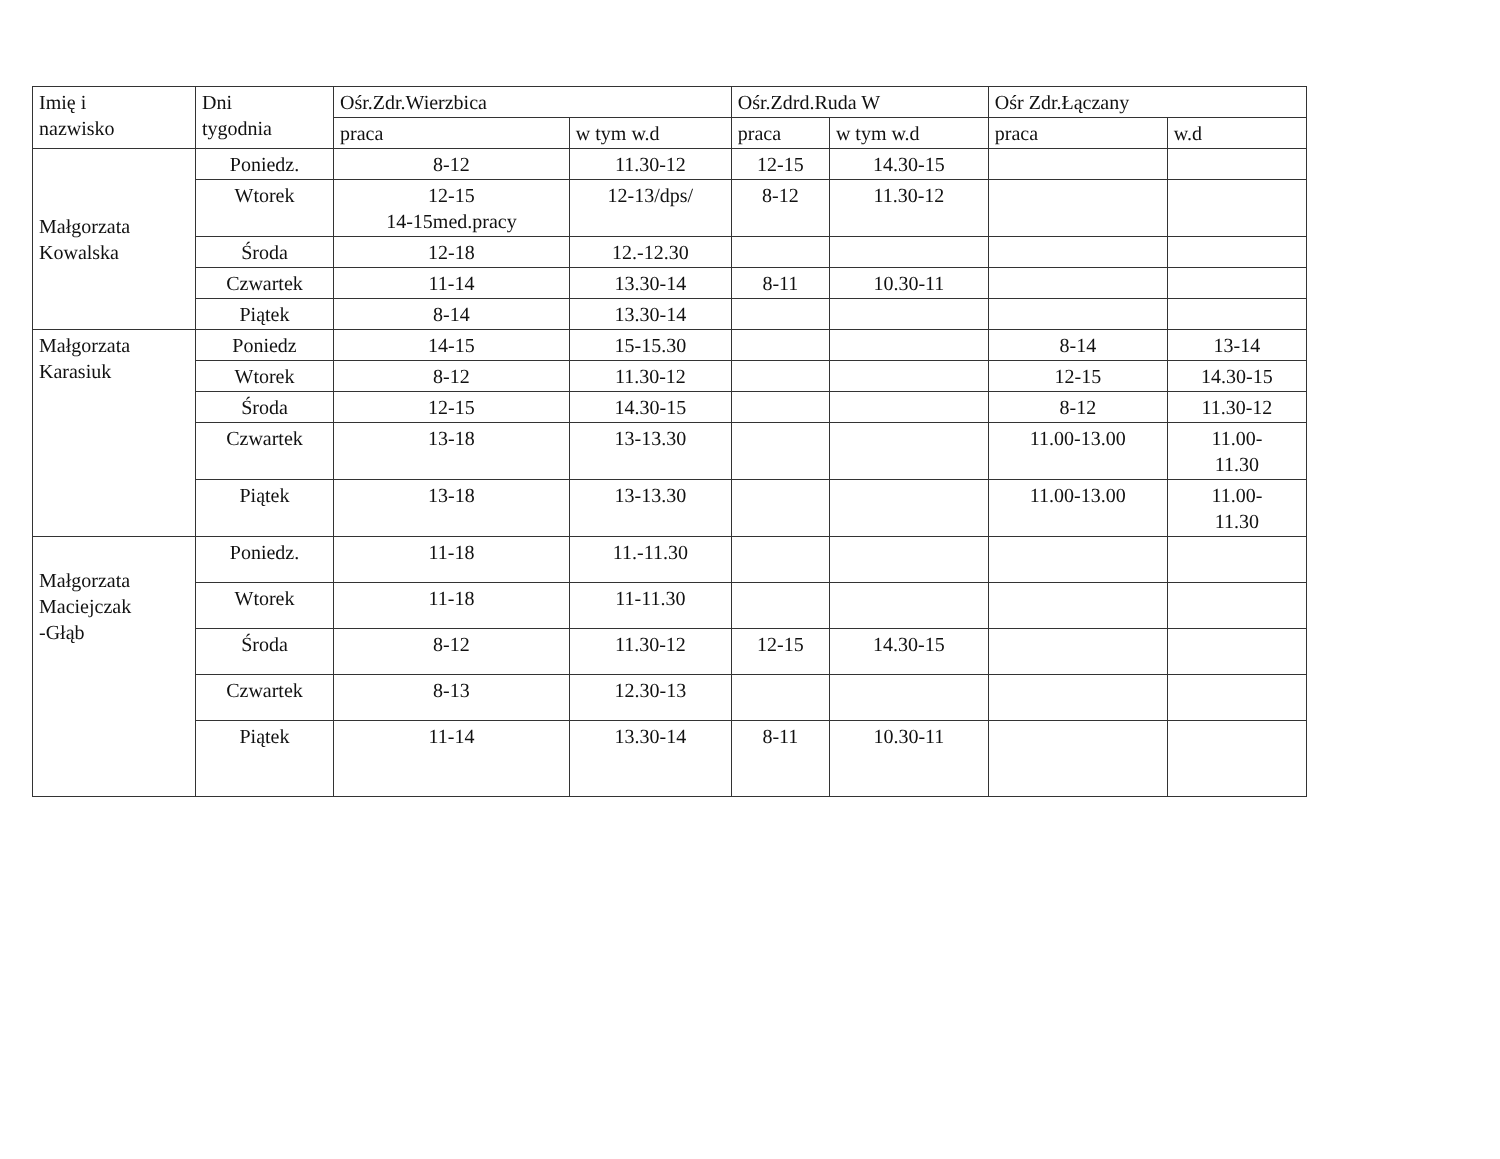| Imię i nazwisko | Dni tygodnia | Ośr.Zdr.Wierzbica | | Ośr.Zdrd.Ruda W | | Ośr Zdr.Łączany | |
| --- | --- | --- | --- | --- | --- | --- | --- |
| | | praca | w tym w.d | praca | w tym w.d | praca | w.d |
| Małgorzata Kowalska | Poniedz. | 8-12 | 11.30-12 | 12-15 | 14.30-15 | | |
| | Wtorek | 12-15 14-15med.pracy | 12-13/dps/ | 8-12 | 11.30-12 | | |
| | Środa | 12-18 | 12.-12.30 | | | | |
| | Czwartek | 11-14 | 13.30-14 | 8-11 | 10.30-11 | | |
| | Piątek | 8-14 | 13.30-14 | | | | |
| Małgorzata Karasiuk | Poniedz | 14-15 | 15-15.30 | | | 8-14 | 13-14 |
| | Wtorek | 8-12 | 11.30-12 | | | 12-15 | 14.30-15 |
| | Środa | 12-15 | 14.30-15 | | | 8-12 | 11.30-12 |
| | Czwartek | 13-18 | 13-13.30 | | | 11.00-13.00 | 11.00- 11.30 |
| | Piątek | 13-18 | 13-13.30 | | | 11.00-13.00 | 11.00- 11.30 |
| Małgorzata Maciejczak -Głąb | Poniedz. | 11-18 | 11.-11.30 | | | | |
| | Wtorek | 11-18 | 11-11.30 | | | | |
| | Środa | 8-12 | 11.30-12 | 12-15 | 14.30-15 | | |
| | Czwartek | 8-13 | 12.30-13 | | | | |
| | Piątek | 11-14 | 13.30-14 | 8-11 | 10.30-11 | | |